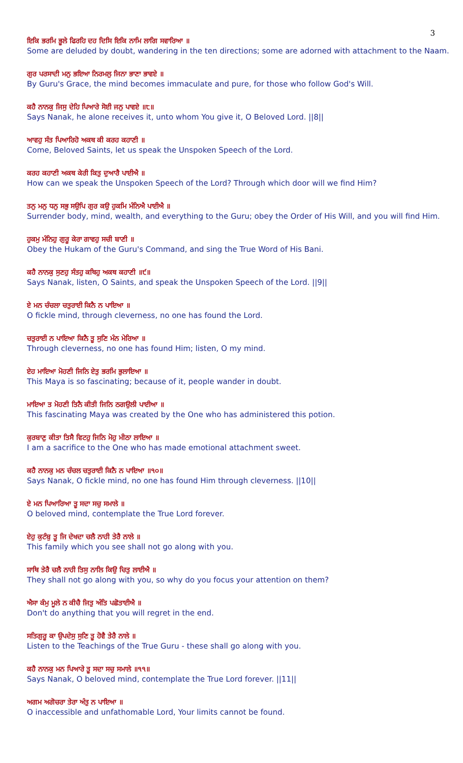3
ਇਕਿ ਭਰਮਿ ਭੂਲੇ ਫਿਰਹਿ ਦਹ ਦਿਸਿ ਇਕਿ ਨਾਮਿ ਲਾਗਿ ਸਵਾਰਿਆ ॥
Some are deluded by doubt, wandering in the ten directions; some are adorned with attachment to the Naam.
ਗੁਰ ਪਰਸਾਦੀ ਮਨੁ ਭਇਆ ਨਿਰਮਲੁ ਜਿਨਾ ਭਾਣਾ ਭਾਵਏ ॥
By Guru's Grace, the mind becomes immaculate and pure, for those who follow God's Will.
ਕਹੈ ਨਾਨਕੁ ਜਿਸੁ ਦੇਹਿ ਪਿਆਰੇ ਸੋਈ ਜਨੁ ਪਾਵਏ ॥੮॥
Says Nanak, he alone receives it, unto whom You give it, O Beloved Lord. ||8||
ਆਵਹੁ ਸੰਤ ਪਿਆਰਿਹੋ ਅਕਥ ਕੀ ਕਰਹ ਕਹਾਣੀ ॥
Come, Beloved Saints, let us speak the Unspoken Speech of the Lord.
ਕਰਹ ਕਹਾਣੀ ਅਕਥ ਕੇਰੀ ਕਿਤੁ ਦੁਆਰੈ ਪਾਈਐ ॥
How can we speak the Unspoken Speech of the Lord? Through which door will we find Him?
ਤਨੁ ਮਨੁ ਧਨੁ ਸਭੁ ਸਉਪਿ ਗੁਰ ਕਉ ਹੁਕਮਿ ਮੰਨਿਐ ਪਾਈਐ ॥
Surrender body, mind, wealth, and everything to the Guru; obey the Order of His Will, and you will find Him.
ਹੁਕਮੁ ਮੰਨਿਹੁ ਗੁਰੂ ਕੇਰਾ ਗਾਵਹੁ ਸਚੀ ਬਾਣੀ ॥
Obey the Hukam of the Guru's Command, and sing the True Word of His Bani.
ਕਹੈ ਨਾਨਕੁ ਸੁਣਹੁ ਸੰਤਹੁ ਕਥਿਹੁ ਅਕਥ ਕਹਾਣੀ ॥੯॥
Says Nanak, listen, O Saints, and speak the Unspoken Speech of the Lord. ||9||
ਏ ਮਨ ਚੰਚਲਾ ਚਤੁਰਾਈ ਕਿਨੈ ਨ ਪਾਇਆ ॥
O fickle mind, through cleverness, no one has found the Lord.
ਚਤੁਰਾਈ ਨ ਪਾਇਆ ਕਿਨੈ ਤੂ ਸੁਣਿ ਮੰਨ ਮੇਰਿਆ ॥
Through cleverness, no one has found Him; listen, O my mind.
ਏਹ ਮਾਇਆ ਮੋਹਣੀ ਜਿਨਿ ਏਤੁ ਭਰਮਿ ਭੁਲਾਇਆ ॥
This Maya is so fascinating; because of it, people wander in doubt.
ਮਾਇਆ ਤ ਮੋਹਣੀ ਤਿਨੈ ਕੀਤੀ ਜਿਨਿ ਠਗਉਲੀ ਪਾਈਆ ॥
This fascinating Maya was created by the One who has administered this potion.
ਕੁਰਬਾਣੁ ਕੀਤਾ ਤਿਸੈ ਵਿਟਹੁ ਜਿਨਿ ਮੋਹੁ ਮੀਠਾ ਲਾਇਆ ॥
I am a sacrifice to the One who has made emotional attachment sweet.
ਕਹੈ ਨਾਨਕੁ ਮਨ ਚੰਚਲ ਚਤੁਰਾਈ ਕਿਨੈ ਨ ਪਾਇਆ ॥੧੦॥
Says Nanak, O fickle mind, no one has found Him through cleverness. ||10||
ਏ ਮਨ ਪਿਆਰਿਆ ਤੂ ਸਦਾ ਸਚੁ ਸਮਾਲੇ ॥
O beloved mind, contemplate the True Lord forever.
ਏਹੁ ਕੁਟੰਬੁ ਤੂ ਜਿ ਦੇਖਦਾ ਚਲੈ ਨਾਹੀ ਤੇਰੈ ਨਾਲੇ ॥
This family which you see shall not go along with you.
ਸਾਥਿ ਤੇਰੈ ਚਲੈ ਨਾਹੀ ਤਿਸੁ ਨਾਲਿ ਕਿਉ ਚਿਤੁ ਲਾਈਐ ॥
They shall not go along with you, so why do you focus your attention on them?
ਐਸਾ ਕੰਮੁ ਮੂਲੇ ਨ ਕੀਚੈ ਜਿਤੁ ਅੰਤਿ ਪਛੋਤਾਈਐ ॥
Don't do anything that you will regret in the end.
ਸਤਿਗੁਰੂ ਕਾ ਉਪਦੇਸੁ ਸੁਣਿ ਤੂ ਹੋਵੈ ਤੇਰੈ ਨਾਲੇ ॥
Listen to the Teachings of the True Guru - these shall go along with you.
ਕਹੈ ਨਾਨਕੁ ਮਨ ਪਿਆਰੇ ਤੂ ਸਦਾ ਸਚੁ ਸਮਾਲੇ ॥੧੧॥
Says Nanak, O beloved mind, contemplate the True Lord forever. ||11||
ਅਗਮ ਅਗੋਚਰਾ ਤੇਰਾ ਅੰਤੁ ਨ ਪਾਇਆ ॥
O inaccessible and unfathomable Lord, Your limits cannot be found.